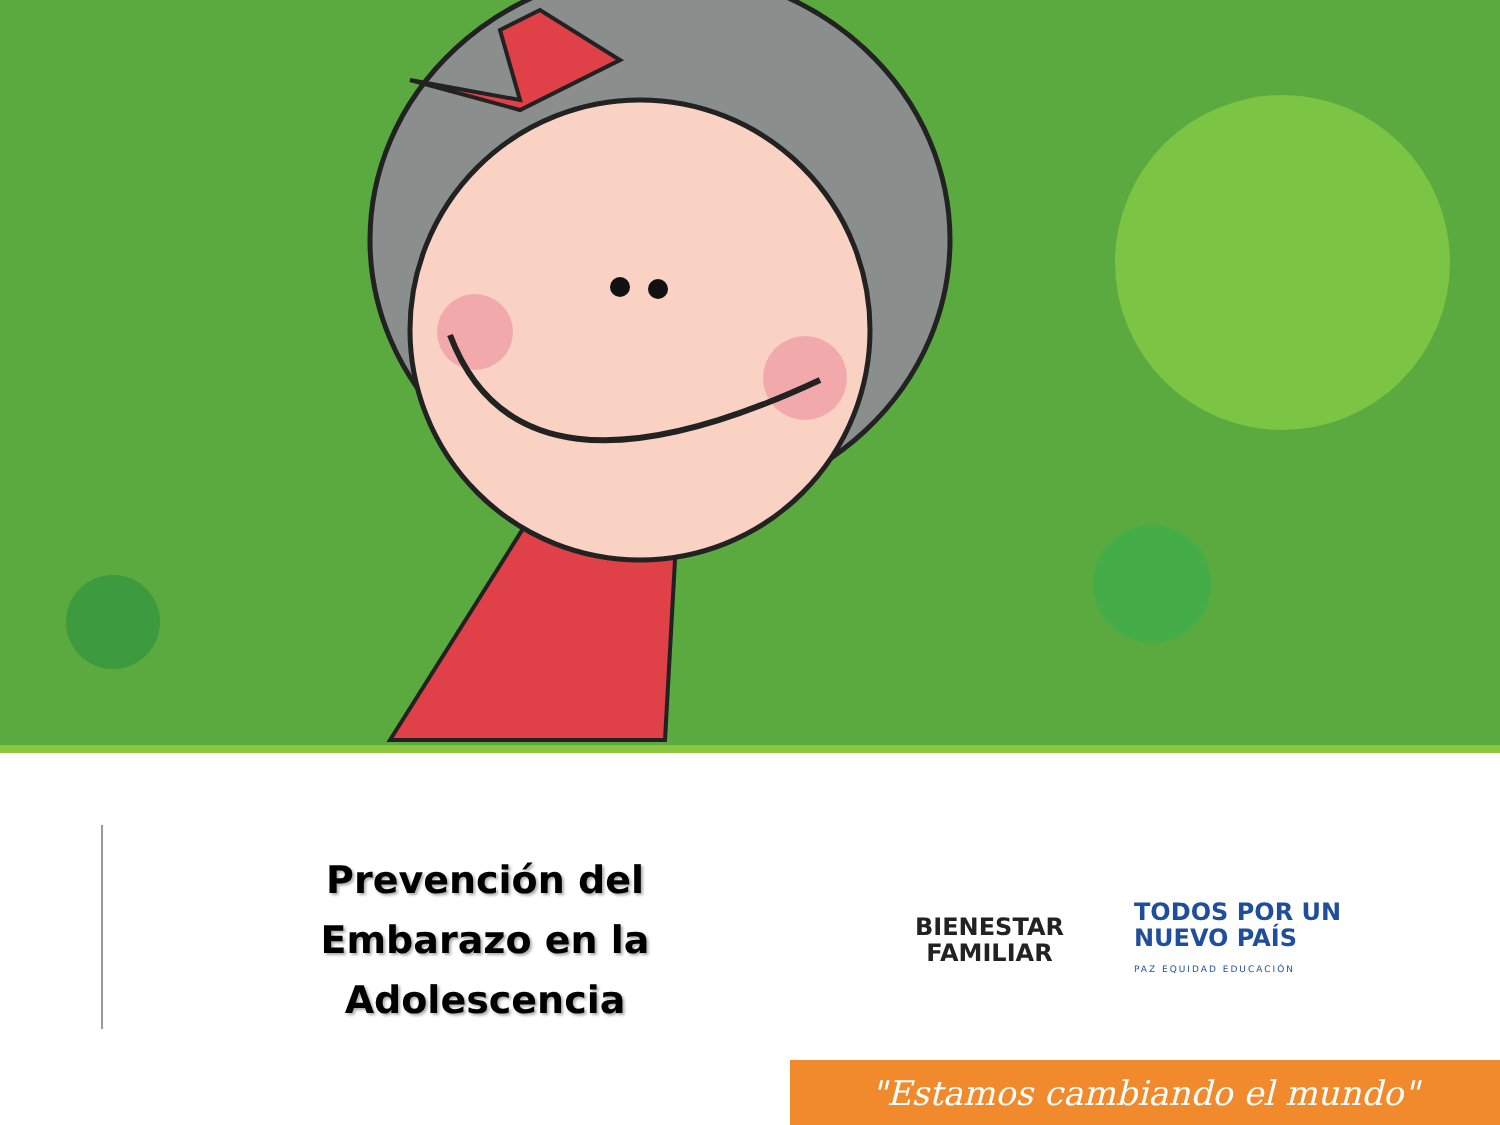Prevención del Embarazo en la Adolescencia
BIENESTAR
FAMILIAR
TODOS POR UN
NUEVO PAÍS
PAZ EQUIDAD EDUCACIÓN
"Estamos cambiando el mundo"